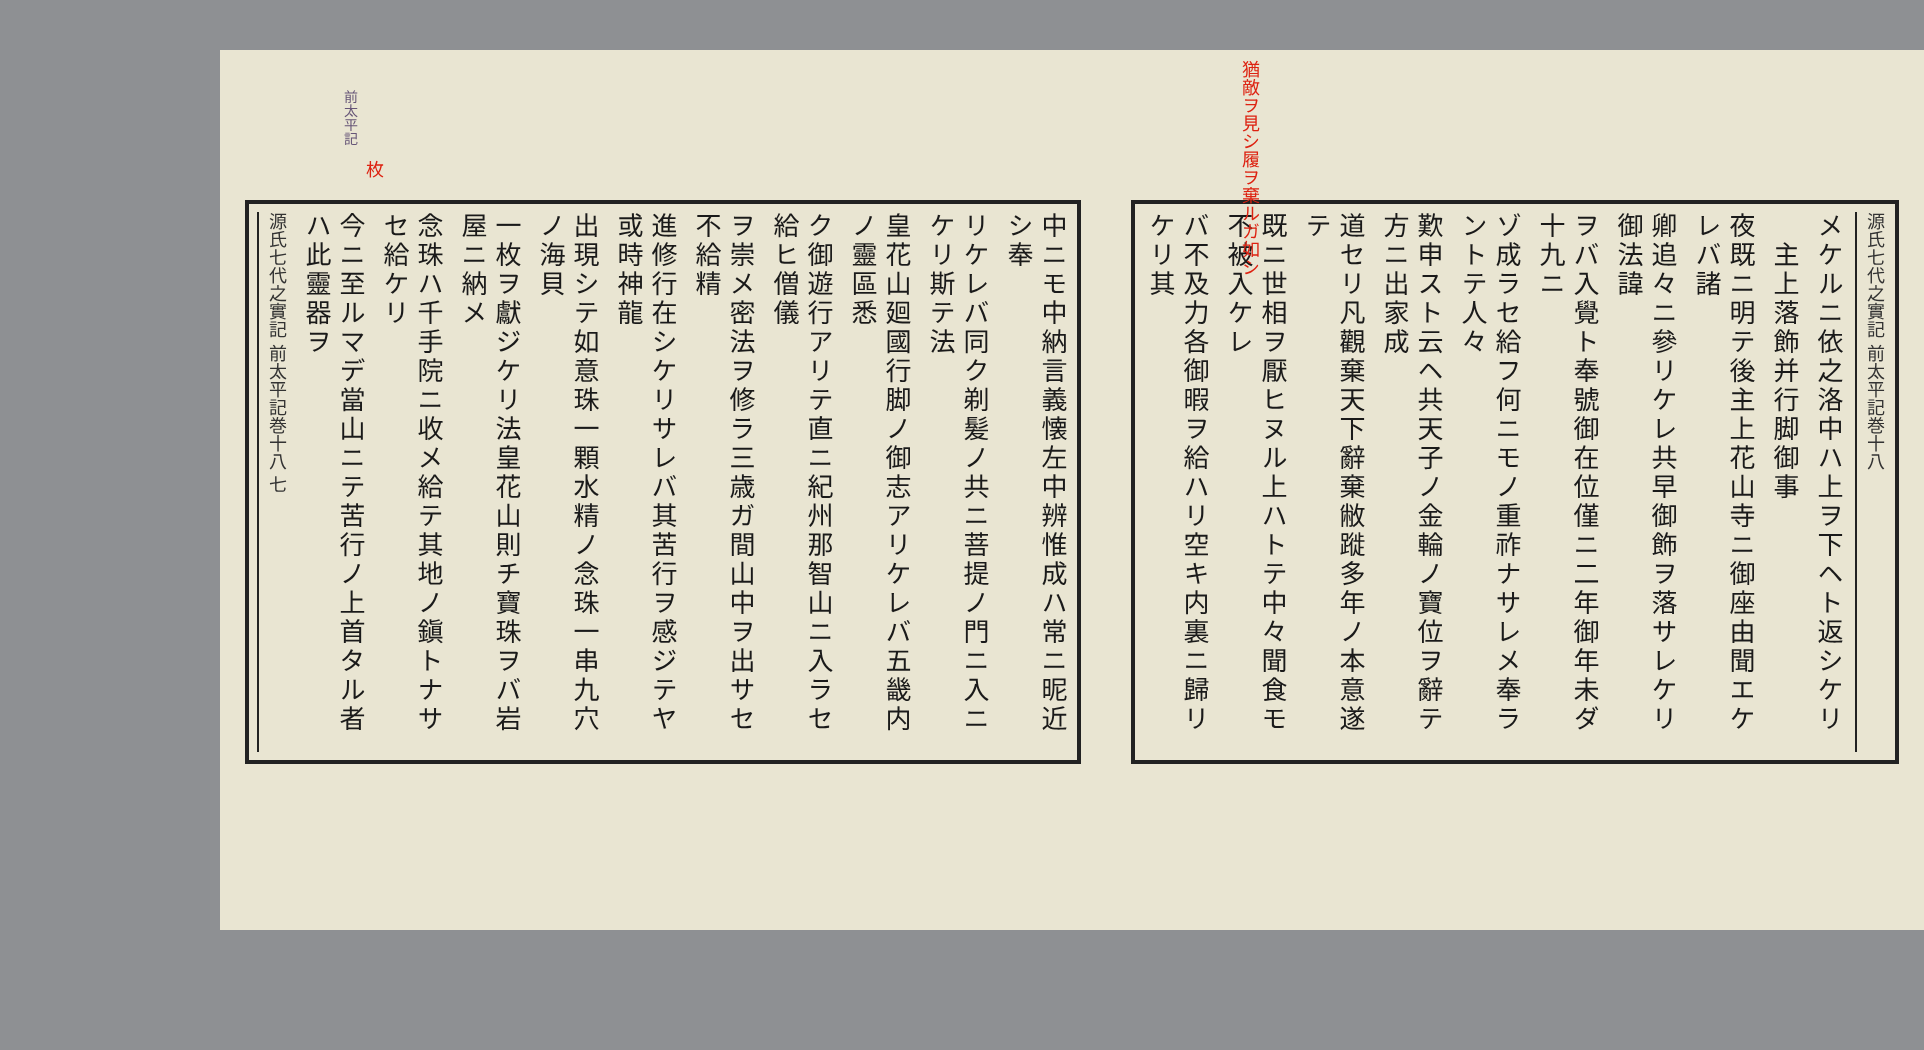前太平記
枚
中ニモ中納言義懐左中辨惟成ハ常ニ昵近シ奉
リケレバ同ク剃髪ノ共ニ菩提ノ門ニ入ニケリ斯テ法
皇花山廻國行脚ノ御志アリケレバ五畿内ノ靈區悉
ク御遊行アリテ直ニ紀州那智山ニ入ラセ給ヒ僧儀
ヲ崇メ密法ヲ修ラ三歳ガ間山中ヲ出サセ不給精
進修行在シケリサレバ其苦行ヲ感ジテヤ或時神龍
出現シテ如意珠一顆水精ノ念珠一串九穴ノ海貝
一枚ヲ獻ジケリ法皇花山則チ寶珠ヲバ岩屋ニ納メ
念珠ハ千手院ニ收メ給テ其地ノ鎭トナサセ給ケリ
今ニ至ルマデ當山ニテ苦行ノ上首タル者ハ此靈器ヲ
源氏七代之實記 前太平記巻十八 七
猶敵ヲ見シ履ヲ棄ルガ如シ
源氏七代之實記 前太平記巻十八
メケルニ依之洛中ハ上ヲ下ヘト返シケリ
　主上落飾并行脚御事
夜既ニ明テ後主上花山寺ニ御座由聞エケレバ諸
卿追々ニ參リケレ共早御飾ヲ落サレケリ御法諱
ヲバ入覺ト奉號御在位僅ニ二年御年未ダ十九ニ
ゾ成ラセ給フ何ニモノ重祚ナサレメ奉ラントテ人々
歎申スト云ヘ共天子ノ金輪ノ寶位ヲ辭テ方ニ出家成
道セリ凡觀棄天下辭棄敝蹝多年ノ本意遂テ
既ニ世相ヲ厭ヒヌル上ハトテ中々聞食モ不被入ケレ
バ不及力各御暇ヲ給ハリ空キ内裏ニ歸リケリ其